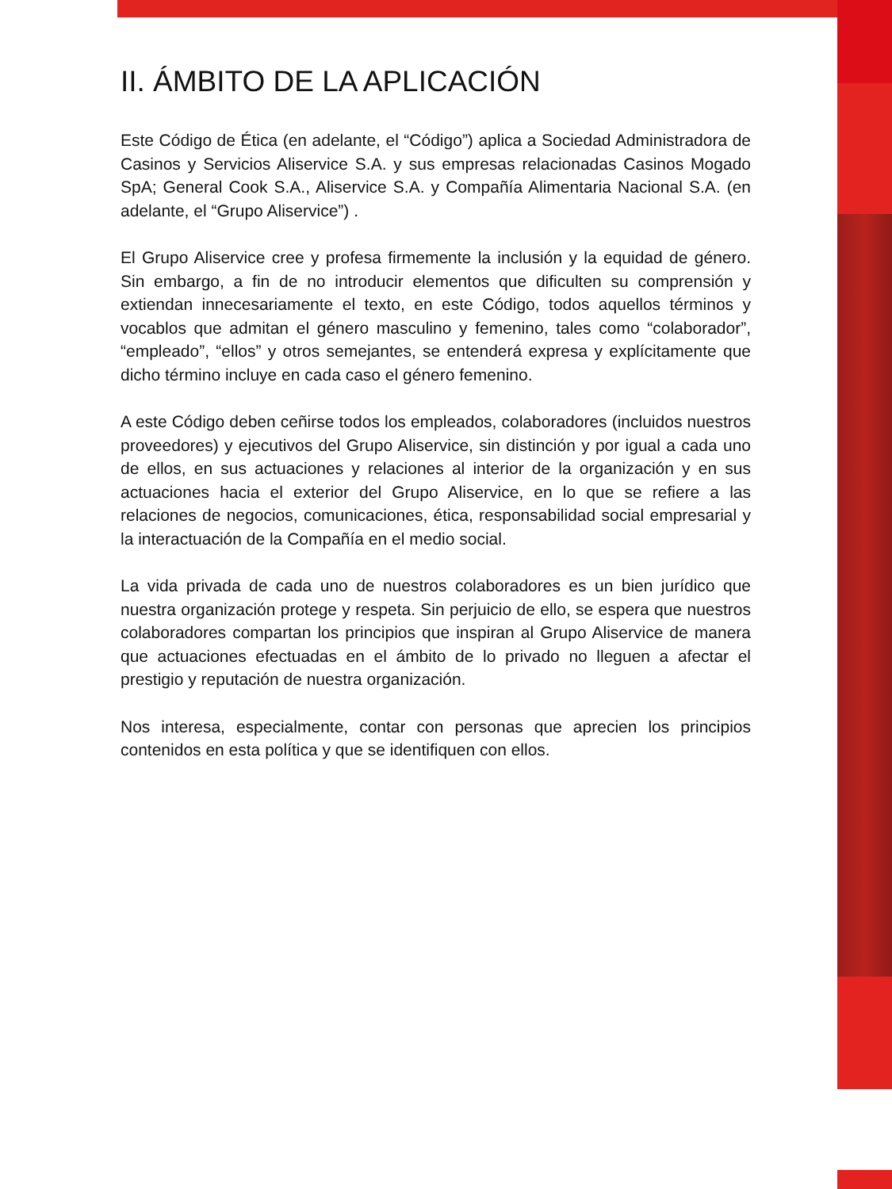II. ÁMBITO DE LA APLICACIÓN
Este Código de Ética (en adelante, el “Código”) aplica a Sociedad Administradora de Casinos y Servicios Aliservice S.A. y sus empresas relacionadas Casinos Mogado SpA; General Cook S.A., Aliservice S.A. y Compañía Alimentaria Nacional S.A. (en adelante, el “Grupo Aliservice”) .
El Grupo Aliservice cree y profesa firmemente la inclusión y la equidad de género. Sin embargo, a fin de no introducir elementos que dificulten su comprensión y extiendan innecesariamente el texto, en este Código, todos aquellos términos y vocablos que admitan el género masculino y femenino, tales como “colaborador”, “empleado”, “ellos” y otros semejantes, se entenderá expresa y explícitamente que dicho término incluye en cada caso el género femenino.
A este Código deben ceñirse todos los empleados, colaboradores (incluidos nuestros proveedores) y ejecutivos del Grupo Aliservice, sin distinción y por igual a cada uno de ellos, en sus actuaciones y relaciones al interior de la organización y en sus actuaciones hacia el exterior del Grupo Aliservice, en lo que se refiere a las relaciones de negocios, comunicaciones, ética, responsabilidad social empresarial y la interactuación de la Compañía en el medio social.
La vida privada de cada uno de nuestros colaboradores es un bien jurídico que nuestra organización protege y respeta. Sin perjuicio de ello, se espera que nuestros colaboradores compartan los principios que inspiran al Grupo Aliservice de manera que actuaciones efectuadas en el ámbito de lo privado no lleguen a afectar el prestigio y reputación de nuestra organización.
Nos interesa, especialmente, contar con personas que aprecien los principios contenidos en esta política y que se identifiquen con ellos.